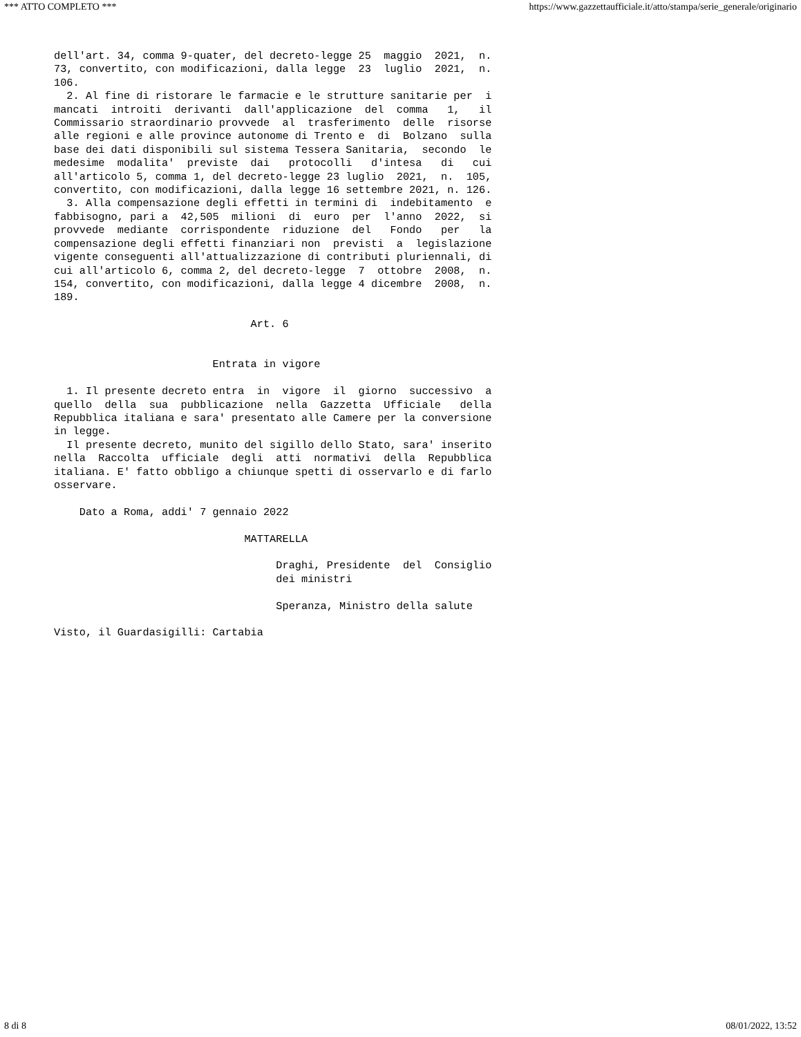*** ATTO COMPLETO *** https://www.gazzettaufficiale.it/atto/stampa/serie_generale/originario
dell'art. 34, comma 9-quater, del decreto-legge 25  maggio  2021,  n.
73, convertito, con modificazioni, dalla legge  23  luglio  2021,  n.
106.
  2. Al fine di ristorare le farmacie e le strutture sanitarie per  i
mancati  introiti  derivanti  dall'applicazione  del  comma   1,   il
Commissario straordinario provvede  al  trasferimento  delle  risorse
alle regioni e alle province autonome di Trento e  di  Bolzano  sulla
base dei dati disponibili sul sistema Tessera Sanitaria,  secondo  le
medesime  modalita'  previste  dai   protocolli   d'intesa   di   cui
all'articolo 5, comma 1, del decreto-legge 23 luglio  2021,  n.  105,
convertito, con modificazioni, dalla legge 16 settembre 2021, n. 126.
  3. Alla compensazione degli effetti in termini di  indebitamento  e
fabbisogno, pari a  42,505  milioni  di  euro  per  l'anno  2022,  si
provvede  mediante  corrispondente  riduzione  del   Fondo   per   la
compensazione degli effetti finanziari non  previsti  a  legislazione
vigente conseguenti all'attualizzazione di contributi pluriennali, di
cui all'articolo 6, comma 2, del decreto-legge  7  ottobre  2008,  n.
154, convertito, con modificazioni, dalla legge 4 dicembre  2008,  n.
189.

                               Art. 6


                         Entrata in vigore

  1. Il presente decreto entra  in  vigore  il  giorno  successivo  a
quello  della  sua  pubblicazione  nella  Gazzetta  Ufficiale   della
Repubblica italiana e sara' presentato alle Camere per la conversione
in legge.
  Il presente decreto, munito del sigillo dello Stato, sara' inserito
nella  Raccolta  ufficiale  degli  atti  normativi  della  Repubblica
italiana. E' fatto obbligo a chiunque spetti di osservarlo e di farlo
osservare.

    Dato a Roma, addi' 7 gennaio 2022

                              MATTARELLA

                                   Draghi, Presidente  del  Consiglio
                                   dei ministri

                                   Speranza, Ministro della salute

Visto, il Guardasigilli: Cartabia
8 di 8 08/01/2022, 13:52